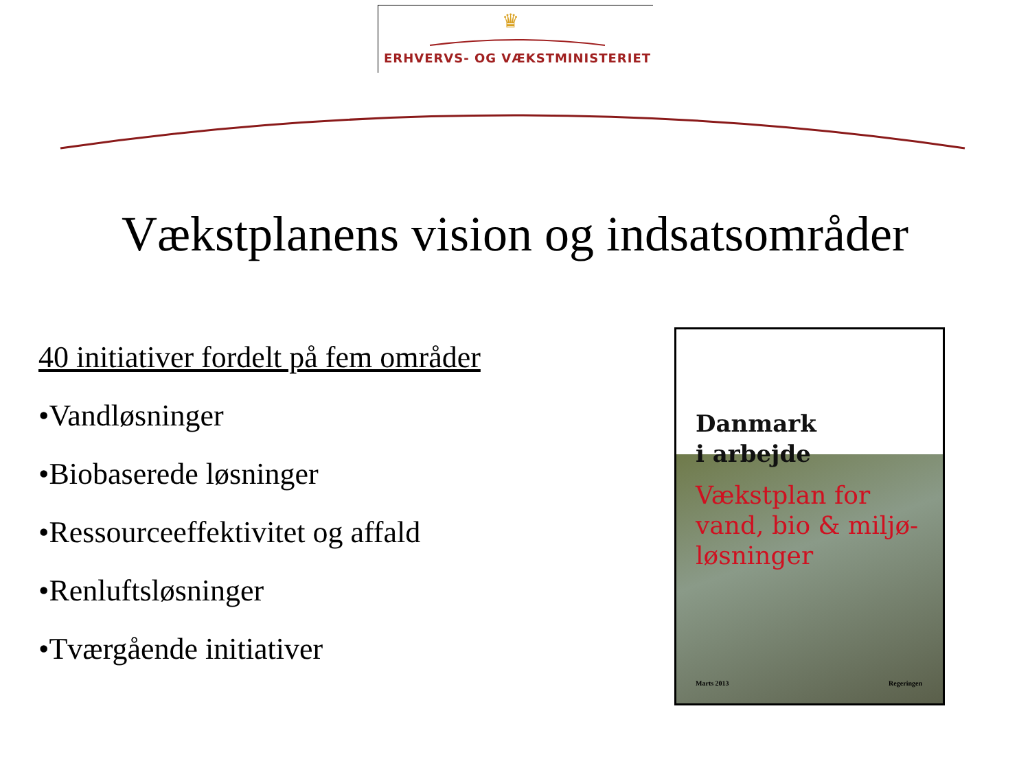♛
ERHVERVS- OG VÆKSTMINISTERIET
Vækstplanens vision og indsatsområder
40 initiativer fordelt på fem områder
•Vandløsninger
•Biobaserede løsninger
•Ressourceeffektivitet og affald
•Renluftsløsninger
•Tværgående initiativer
Danmark
i arbejde
Vækstplan for
vand, bio & miljø-
løsninger
Marts 2013 Regeringen